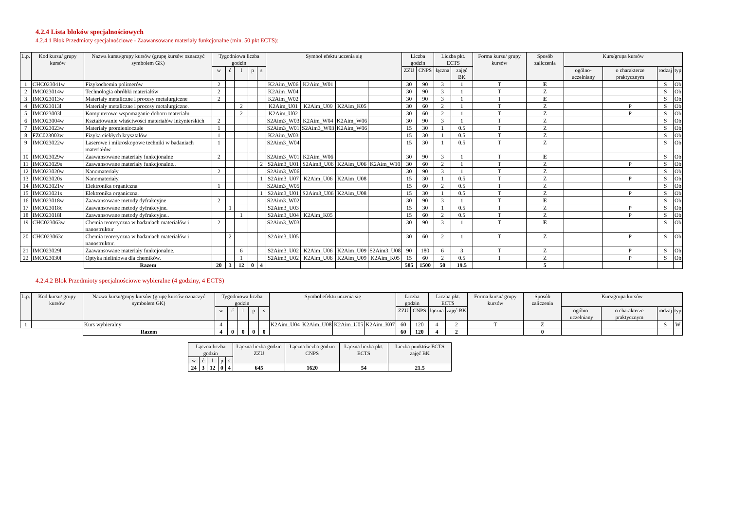4.2.4 Lista bloków specjalnościowych
4.2.4.1 Blok Przedmioty specjalnościowe - Zaawansowane materiały funkcjonalne (min. 50 pkt ECTS):
| L.p. | Kod kursu/ grupy kursów | Nazwa kursu/grupy kursów (grupę kursów oznaczyć symbolem GK) | Tygodniowa liczba godzin | | | | | Symbol efektu uczenia się | | | | Liczba godzin | | Liczba pkt. ECTS | | Forma kursu/ grupy kursów | Sposób zaliczenia | Kurs/grupa kursów | | | |
| --- | --- | --- | --- | --- | --- | --- | --- | --- | --- | --- | --- | --- | --- | --- | --- | --- | --- | --- | --- | --- | --- |
| | | | w | ć | l | p | s | | | | | ZZU | CNPS | łączna | zajęć BK | | | ogólno-uczelniany | o charakterze praktycznym | rodzaj | typ |
| 1 | CHC023041w | Fizykochemia polimerów | 2 | | | | | K2Aim_W06 | K2Aim_W01 | | | 30 | 90 | 3 | 1 | T | E | | | S | Ob |
| 2 | IMC023014w | Technologia obróbki materiałów | 2 | | | | | K2Aim_W04 | | | | 30 | 90 | 3 | 1 | T | Z | | | S | Ob |
| 3 | IMC023013w | Materiały metaliczne i procesy metalurgiczne | 2 | | | | | K2Aim_W02 | | | | 30 | 90 | 3 | 1 | T | E | | | S | Ob |
| 4 | IMC023013l | Materiały metaliczne i procesy metalurgiczne. | | | 2 | | | K2Aim_U01 | K2Aim_U09 | K2Aim_K05 | | 30 | 60 | 2 | 1 | T | Z | | P | S | Ob |
| 5 | IMC023003l | Komputerowe wspomaganie doboru materiału | | | 2 | | | K2Aim_U02 | | | | 30 | 60 | 2 | 1 | T | Z | | P | S | Ob |
| 6 | IMC023004w | Kształtowanie właściwości materiałów inżynierskich | 2 | | | | | S2Aim3_W03 | K2Aim_W04 | K2Aim_W06 | | 30 | 90 | 3 | 1 | T | Z | | | S | Ob |
| 7 | IMC023023w | Materiały promienioczułe | 1 | | | | | S2Aim3_W01 | S2Aim3_W03 | K2Aim_W06 | | 15 | 30 | 1 | 0.5 | T | Z | | | S | Ob |
| 8 | FZC023003w | Fizyka ciekłych kryształów | 1 | | | | | K2Aim_W03 | | | | 15 | 30 | 1 | 0.5 | T | Z | | | S | Ob |
| 9 | IMC023022w | Laserowe i mikroskopowe techniki w badaniach materiałów | 1 | | | | | S2Aim3_W04 | | | | 15 | 30 | 1 | 0.5 | T | Z | | | S | Ob |
| 10 | IMC023029w | Zaawansowane materiały funkcjonalne | 2 | | | | | S2Aim3_W01 | K2Aim_W06 | | | 30 | 90 | 3 | 1 | T | E | | | S | Ob |
| 11 | IMC023029s | Zaawansowane materiały funkcjonalne.. | | | | | 2 | S2Aim3_U01 | S2Aim3_U06 | K2Aim_U06 | K2Aim_W10 | 30 | 60 | 2 | 1 | T | Z | | P | S | Ob |
| 12 | IMC023020w | Nanomateriały | 2 | | | | | S2Aim3_W06 | | | | 30 | 90 | 3 | 1 | T | Z | | | S | Ob |
| 13 | IMC023020s | Nanomateriały. | | | | | 1 | S2Aim3_U07 | K2Aim_U06 | K2Aim_U08 | | 15 | 30 | 1 | 0.5 | T | Z | | P | S | Ob |
| 14 | IMC023021w | Elektronika organiczna | 1 | | | | | S2Aim3_W05 | | | | 15 | 60 | 2 | 0.5 | T | Z | | | S | Ob |
| 15 | IMC023021s | Elektronika organiczna. | | | | | 1 | S2Aim3_U01 | S2Aim3_U06 | K2Aim_U08 | | 15 | 30 | 1 | 0.5 | T | Z | | P | S | Ob |
| 16 | IMC023018w | Zaawansowane metody dyfrakcyjne | 2 | | | | | S2Aim3_W02 | | | | 30 | 90 | 3 | 1 | T | E | | | S | Ob |
| 17 | IMC023018c | Zaawansowane metody dyfrakcyjne. | | 1 | | | | S2Aim3_U03 | | | | 15 | 30 | 1 | 0.5 | T | Z | | P | S | Ob |
| 18 | IMC023018l | Zaawansowane metody dyfrakcyjne.. | | | 1 | | | S2Aim3_U04 | K2Aim_K05 | | | 15 | 60 | 2 | 0.5 | T | Z | | P | S | Ob |
| 19 | CHC023063w | Chemia teoretyczna w badaniach materiałów i nanostruktur | 2 | | | | | S2Aim3_W03 | | | | 30 | 90 | 3 | 1 | T | E | | | S | Ob |
| 20 | CHC023063c | Chemia teoretyczna w badaniach materiałów i nanostruktur. | | 2 | | | | S2Aim3_U05 | | | | 30 | 60 | 2 | 1 | T | Z | | P | S | Ob |
| 21 | IMC023029l | Zaawansowane materiały funkcjonalne. | | | 6 | | | S2Aim3_U02 | K2Aim_U06 | K2Aim_U09 | S2Aim3_U08 | 90 | 180 | 6 | 3 | T | Z | | P | S | Ob |
| 22 | IMC023030l | Optyka nieliniowa dla chemików. | | | 1 | | | S2Aim3_U02 | K2Aim_U06 | K2Aim_U09 | K2Aim_K05 | 15 | 60 | 2 | 0.5 | T | Z | | P | S | Ob |
| | | Razem | 20 | 3 | 12 | 0 | 4 | | | | | 585 | 1500 | 50 | 19.5 | | 5 | | | | |
4.2.4.2 Blok Przedmioty specjalnościowe wybieralne (4 godziny, 4 ECTS)
| L.p. | Kod kursu/ grupy kursów | Nazwa kursu/grupy kursów (grupę kursów oznaczyć symbolem GK) | Tygodniowa liczba godzin | | | | | Symbol efektu uczenia się | | | | Liczba godzin | | Liczba pkt. ECTS | | Forma kursu/ grupy kursów | Sposób zaliczenia | Kurs/grupa kursów | | | |
| --- | --- | --- | --- | --- | --- | --- | --- | --- | --- | --- | --- | --- | --- | --- | --- | --- | --- | --- | --- | --- | --- |
| | | | w | ć | l | p | s | | | | | ZZU | CNPS | łączna | zajęć BK | | | ogólno-uczelniany | o charakterze praktycznym | rodzaj | typ |
| 1 | | Kurs wybieralny | 4 | | | | | K2Aim_U04 | K2Aim_U08 | K2Aim_U05 | K2Aim_K07 | 60 | 120 | 4 | 2 | T | Z | | | S | W |
| | | Razem | 4 | 0 | 0 | 0 | 0 | | | | | 60 | 120 | 4 | 2 | | 0 | | | | |
| Łączna liczba godzin | | | | | Łączna liczba godzin ZZU | Łączna liczba godzin CNPS | Łączna liczba pkt. ECTS | Liczba punktów ECTS zajęć BK |
| --- | --- | --- | --- | --- | --- | --- | --- | --- |
| w | ć | l | p | s | | | | |
| 24 | 3 | 12 | 0 | 4 | 645 | 1620 | 54 | 21.5 |